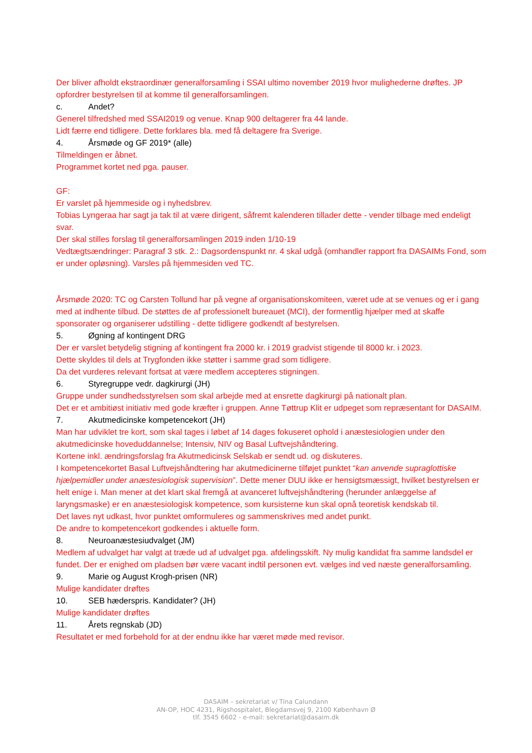Der bliver afholdt ekstraordinær generalforsamling i SSAI ultimo november 2019 hvor mulighederne drøftes. JP opfordrer bestyrelsen til at komme til generalforsamlingen.
c. Andet?
Generel tilfredshed med SSAI2019 og venue. Knap 900 deltagerer fra 44 lande.
Lidt færre end tidligere. Dette forklares bla. med få deltagere fra Sverige.
4. Årsmøde og GF 2019* (alle)
Tilmeldingen er åbnet.
Programmet kortet ned pga. pauser.
GF:
Er varslet på hjemmeside og i nyhedsbrev.
Tobias Lyngeraa har sagt ja tak til at være dirigent, såfremt kalenderen tillader dette - vender tilbage med endeligt svar.
Der skal stilles forslag til generalforsamlingen 2019 inden 1/10-19
Vedtægtsændringer: Paragraf 3 stk. 2.: Dagsordenspunkt nr. 4 skal udgå (omhandler rapport fra DASAIMs Fond, som er under opløsning). Varsles på hjemmesiden ved TC.
Årsmøde 2020: TC og Carsten Tollund har på vegne af organisationskomiteen, været ude at se venues og er i gang med at indhente tilbud. De støttes de af professionelt bureauet (MCI), der formentlig hjælper med at skaffe sponsorater og organiserer udstilling - dette tidligere godkendt af bestyrelsen.
5. Øgning af kontingent DRG
Der er varslet betydelig stigning af kontingent fra 2000 kr. i 2019 gradvist stigende til 8000 kr. i 2023.
Dette skyldes til dels at Trygfonden ikke støtter i samme grad som tidligere.
Da det vurderes relevant fortsat at være medlem accepteres stigningen.
6. Styregruppe vedr. dagkirurgi (JH)
Gruppe under sundhedsstyrelsen som skal arbejde med at ensrette dagkirurgi på nationalt plan.
Det er et ambitiøst initiativ med gode kræfter i gruppen. Anne Tøttrup Klit er udpeget som repræsentant for DASAIM.
7. Akutmedicinske kompetencekort (JH)
Man har udviklet tre kort, som skal tages i løbet af 14 dages fokuseret ophold i anæstesiologien under den akutmedicinske hoveduddannelse; Intensiv, NIV og Basal Luftvejshåndtering.
Kortene inkl. ændringsforslag fra Akutmedicinsk Selskab er sendt ud. og diskuteres.
I kompetencekortet Basal Luftvejshåndtering har akutmedicinerne tilføjet punktet “kan anvende supraglottiske hjælpemidler under anæstesiologisk supervision”. Dette mener DUU ikke er hensigtsmæssigt, hvilket bestyrelsen er helt enige i. Man mener at det klart skal fremgå at avanceret luftvejshåndtering (herunder anlæggelse af laryngsmaske) er en anæstesiologisk kompetence, som kursisterne kun skal opnå teoretisk kendskab til.
Det laves nyt udkast, hvor punktet omformuleres og sammenskrives med andet punkt.
De andre to kompetencekort godkendes i aktuelle form.
8. Neuroanæstesiudvalget (JM)
Medlem af udvalget har valgt at træde ud af udvalget pga. afdelingsskift. Ny mulig kandidat fra samme landsdel er fundet. Der er enighed om pladsen bør være vacant indtil personen evt. vælges ind ved næste generalforsamling.
9. Marie og August Krogh-prisen (NR)
Mulige kandidater drøftes
10. SEB hæderspris. Kandidater? (JH)
Mulige kandidater drøftes
11. Årets regnskab (JD)
Resultatet er med forbehold for at der endnu ikke har været møde med revisor.
DASAIM – sekretariat v/ Tina Calundann
AN-OP, HOC 4231, Rigshospitalet, Blegdamsvej 9, 2100 København Ø
tlf. 3545 6602 - e-mail: sekretariat@dasaim.dk